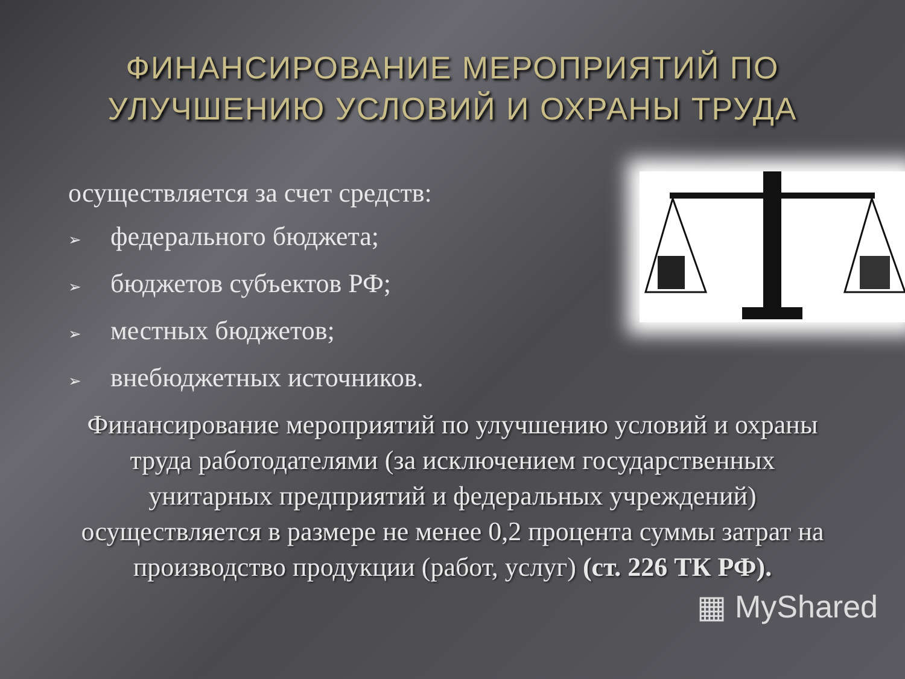ФИНАНСИРОВАНИЕ МЕРОПРИЯТИЙ ПО
УЛУЧШЕНИЮ УСЛОВИЙ И ОХРАНЫ ТРУДА
осуществляется за счет средств:
➢ федерального бюджета;
➢ бюджетов субъектов РФ;
➢ местных бюджетов;
➢ внебюджетных источников.
Финансирование мероприятий по улучшению условий и охраны труда работодателями (за исключением государственных унитарных предприятий и федеральных учреждений) осуществляется в размере не менее 0,2 процента суммы затрат на производство продукции (работ, услуг) (ст. 226 ТК РФ).
▦ MyShared